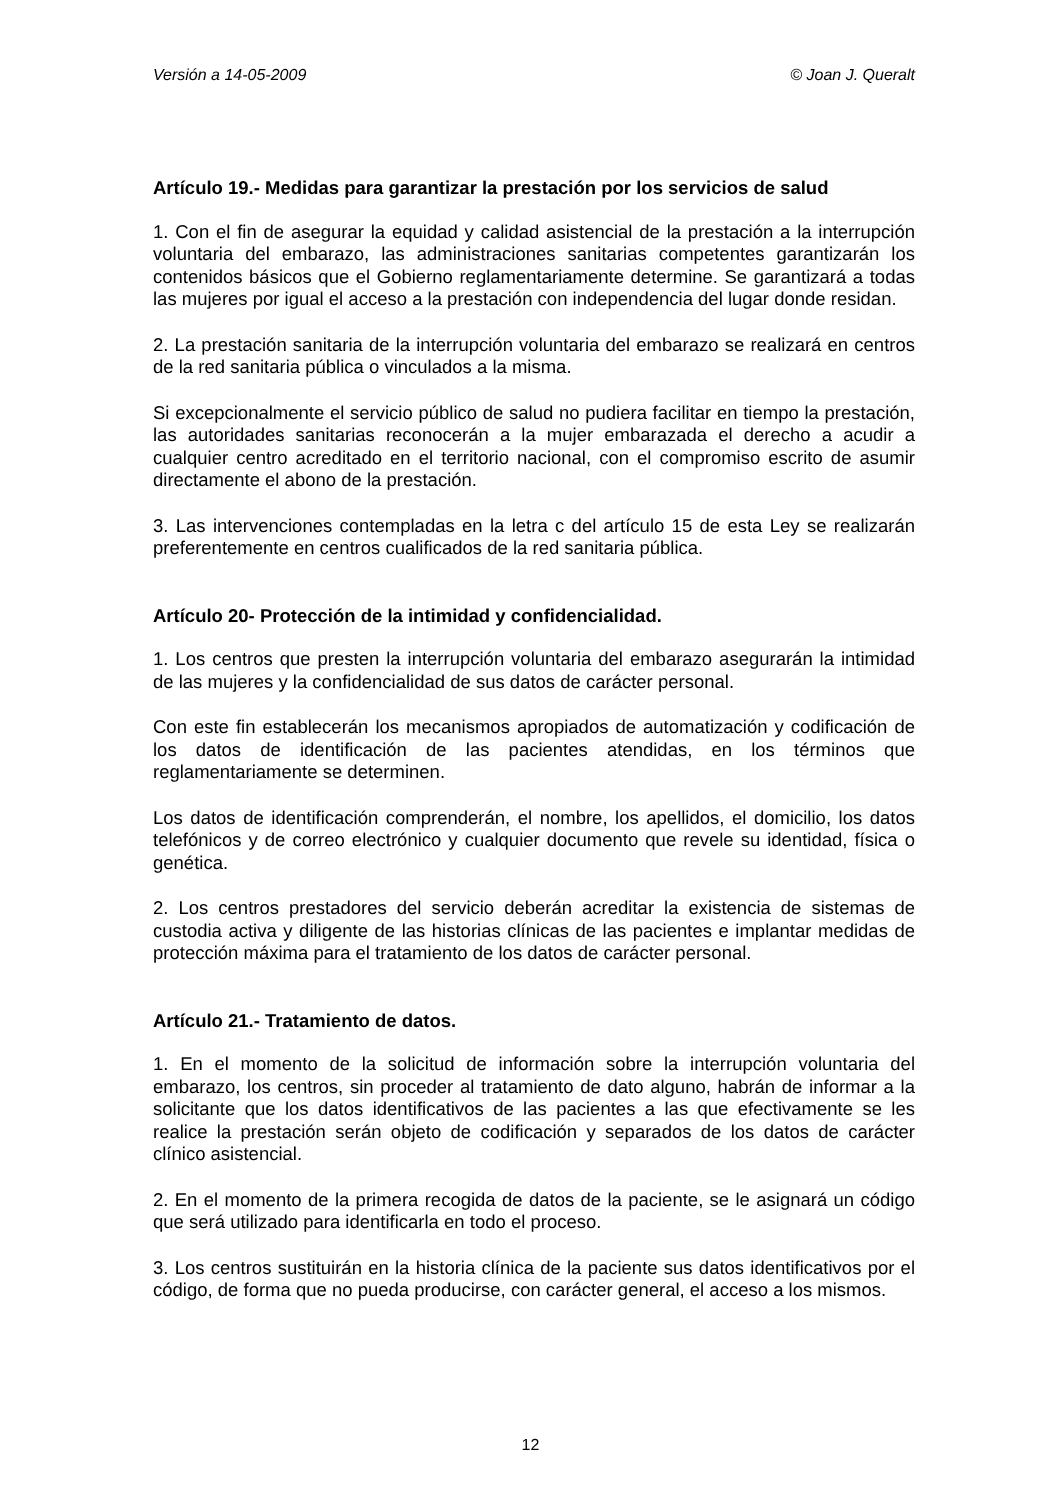Versión a 14-05-2009 © Joan J. Queralt
Artículo 19.- Medidas para garantizar la prestación por los servicios de salud
1. Con el fin de asegurar la equidad y calidad asistencial de la prestación a la interrupción voluntaria del embarazo, las administraciones sanitarias competentes garantizarán los contenidos básicos que el Gobierno reglamentariamente determine. Se garantizará a todas las mujeres por igual el acceso a la prestación con independencia del lugar donde residan.
2. La prestación sanitaria de la interrupción voluntaria del embarazo se realizará en centros de la red sanitaria pública o vinculados a la misma.
Si excepcionalmente el servicio público de salud no pudiera facilitar en tiempo la prestación, las autoridades sanitarias reconocerán a la mujer embarazada el derecho a acudir a cualquier centro acreditado en el territorio nacional, con el compromiso escrito de asumir directamente el abono de la prestación.
3. Las intervenciones contempladas en la letra c del artículo 15 de esta Ley se realizarán preferentemente en centros cualificados de la red sanitaria pública.
Artículo 20- Protección de la intimidad y confidencialidad.
1. Los centros que presten la interrupción voluntaria del embarazo asegurarán la intimidad de las mujeres y la confidencialidad de sus datos de carácter personal.
Con este fin establecerán los mecanismos apropiados de automatización y codificación de los datos de identificación de las pacientes atendidas, en los términos que reglamentariamente se determinen.
Los datos de identificación comprenderán, el nombre, los apellidos, el domicilio, los datos telefónicos y de correo electrónico y cualquier documento que revele su identidad, física o genética.
2. Los centros prestadores del servicio deberán acreditar la existencia de sistemas de custodia activa y diligente de las historias clínicas de las pacientes e implantar medidas de protección máxima para el tratamiento de los datos de carácter personal.
Artículo 21.- Tratamiento de datos.
1. En el momento de la solicitud de información sobre la interrupción voluntaria del embarazo, los centros, sin proceder al tratamiento de dato alguno, habrán de informar a la solicitante que los datos identificativos de las pacientes a las que efectivamente se les realice la prestación serán objeto de codificación y separados de los datos de carácter clínico asistencial.
2. En el momento de la primera recogida de datos de la paciente, se le asignará un código que será utilizado para identificarla en todo el proceso.
3. Los centros sustituirán en la historia clínica de la paciente sus datos identificativos por el código, de forma que no pueda producirse, con carácter general, el acceso a los mismos.
12